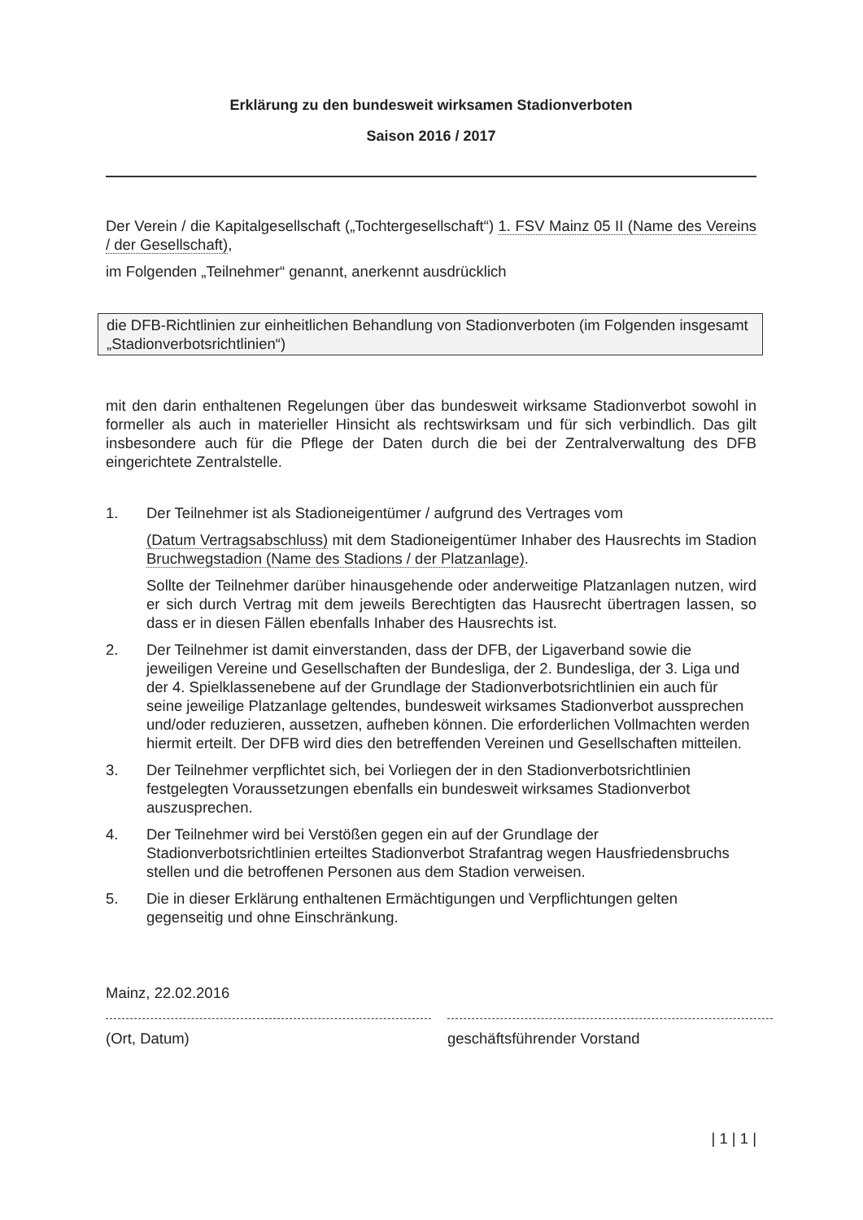Erklärung zu den bundesweit wirksamen Stadionverboten
Saison 2016 / 2017
Der Verein / die Kapitalgesellschaft („Tochtergesellschaft“) 1. FSV Mainz 05 II (Name des Vereins / der Gesellschaft),
im Folgenden „Teilnehmer“ genannt, anerkennt ausdrücklich
die DFB-Richtlinien zur einheitlichen Behandlung von Stadionverboten (im Folgenden insgesamt „Stadionverbotsrichtlinien“)
mit den darin enthaltenen Regelungen über das bundesweit wirksame Stadionverbot sowohl in formeller als auch in materieller Hinsicht als rechtswirksam und für sich verbindlich. Das gilt insbesondere auch für die Pflege der Daten durch die bei der Zentralverwaltung des DFB eingerichtete Zentralstelle.
1. Der Teilnehmer ist als Stadioneigentümer / aufgrund des Vertrages vom
(Datum Vertragsabschluss) mit dem Stadioneigentümer Inhaber des Hausrechts im Stadion Bruchwegstadion (Name des Stadions / der Platzanlage).
Sollte der Teilnehmer darüber hinausgehende oder anderweitige Platzanlagen nutzen, wird er sich durch Vertrag mit dem jeweils Berechtigten das Hausrecht übertragen lassen, so dass er in diesen Fällen ebenfalls Inhaber des Hausrechts ist.
2. Der Teilnehmer ist damit einverstanden, dass der DFB, der Ligaverband sowie die jeweiligen Vereine und Gesellschaften der Bundesliga, der 2. Bundesliga, der 3. Liga und der 4. Spielklassenebene auf der Grundlage der Stadionverbotsrichtlinien ein auch für seine jeweilige Platzanlage geltendes, bundesweit wirksames Stadionverbot aussprechen und/oder reduzieren, aussetzen, aufheben können. Die erforderlichen Vollmachten werden hiermit erteilt. Der DFB wird dies den betreffenden Vereinen und Gesellschaften mitteilen.
3. Der Teilnehmer verpflichtet sich, bei Vorliegen der in den Stadionverbotsrichtlinien festgelegten Voraussetzungen ebenfalls ein bundesweit wirksames Stadionverbot auszusprechen.
4. Der Teilnehmer wird bei Verstößen gegen ein auf der Grundlage der Stadionverbotsrichtlinien erteiltes Stadionverbot Strafantrag wegen Hausfriedensbruchs stellen und die betroffenen Personen aus dem Stadion verweisen.
5. Die in dieser Erklärung enthaltenen Ermächtigungen und Verpflichtungen gelten gegenseitig und ohne Einschränkung.
Mainz, 22.02.2016
(Ort, Datum)
geschäftsführender Vorstand
| 1 | 1 |